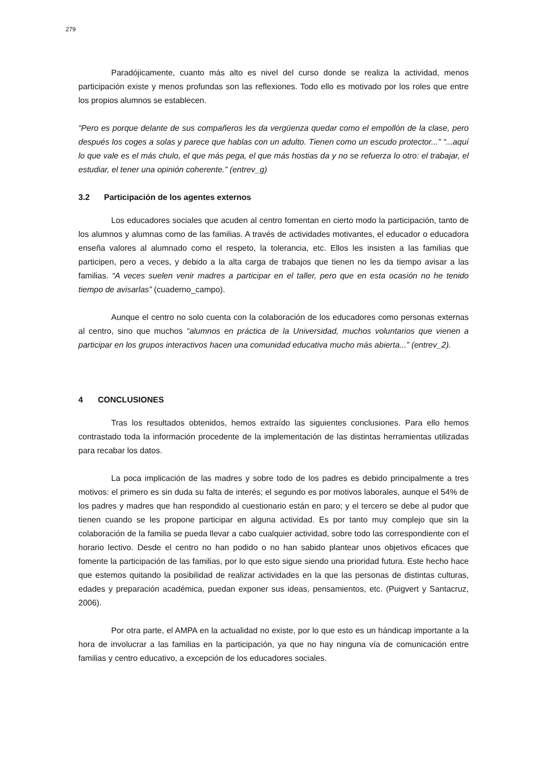279
Paradójicamente, cuanto más alto es nivel del curso donde se realiza la actividad, menos participación existe y menos profundas son las reflexiones. Todo ello es motivado por los roles que entre los propios alumnos se establecen.
“Pero es porque delante de sus compañeros les da vergüenza quedar como el empollón de la clase, pero después los coges a solas y parece que hablas con un adulto. Tienen como un escudo protector...” “...aquí lo que vale es el más chulo, el que más pega, el que más hostias da y no se refuerza lo otro: el trabajar, el estudiar, el tener una opinión coherente.” (entrev_g)
3.2 Participación de los agentes externos
Los educadores sociales que acuden al centro fomentan en cierto modo la participación, tanto de los alumnos y alumnas como de las familias. A través de actividades motivantes, el educador o educadora enseña valores al alumnado como el respeto, la tolerancia, etc. Ellos les insisten a las familias que participen, pero a veces, y debido a la alta carga de trabajos que tienen no les da tiempo avisar a las familias. “A veces suelen venir madres a participar en el taller, pero que en esta ocasión no he tenido tiempo de avisarlas” (cuaderno_campo).
Aunque el centro no solo cuenta con la colaboración de los educadores como personas externas al centro, sino que muchos “alumnos en práctica de la Universidad, muchos voluntarios que vienen a participar en los grupos interactivos hacen una comunidad educativa mucho más abierta...” (entrev_2).
4 CONCLUSIONES
Tras los resultados obtenidos, hemos extraído las siguientes conclusiones. Para ello hemos contrastado toda la información procedente de la implementación de las distintas herramientas utilizadas para recabar los datos.
La poca implicación de las madres y sobre todo de los padres es debido principalmente a tres motivos: el primero es sin duda su falta de interés; el segundo es por motivos laborales, aunque el 54% de los padres y madres que han respondido al cuestionario están en paro; y el tercero se debe al pudor que tienen cuando se les propone participar en alguna actividad. Es por tanto muy complejo que sin la colaboración de la familia se pueda llevar a cabo cualquier actividad, sobre todo las correspondiente con el horario lectivo. Desde el centro no han podido o no han sabido plantear unos objetivos eficaces que fomente la participación de las familias, por lo que esto sigue siendo una prioridad futura. Este hecho hace que estemos quitando la posibilidad de realizar actividades en la que las personas de distintas culturas, edades y preparación académica, puedan exponer sus ideas, pensamientos, etc. (Puigvert y Santacruz, 2006).
Por otra parte, el AMPA en la actualidad no existe, por lo que esto es un hándicap importante a la hora de involucrar a las familias en la participación, ya que no hay ninguna vía de comunicación entre familias y centro educativo, a excepción de los educadores sociales.